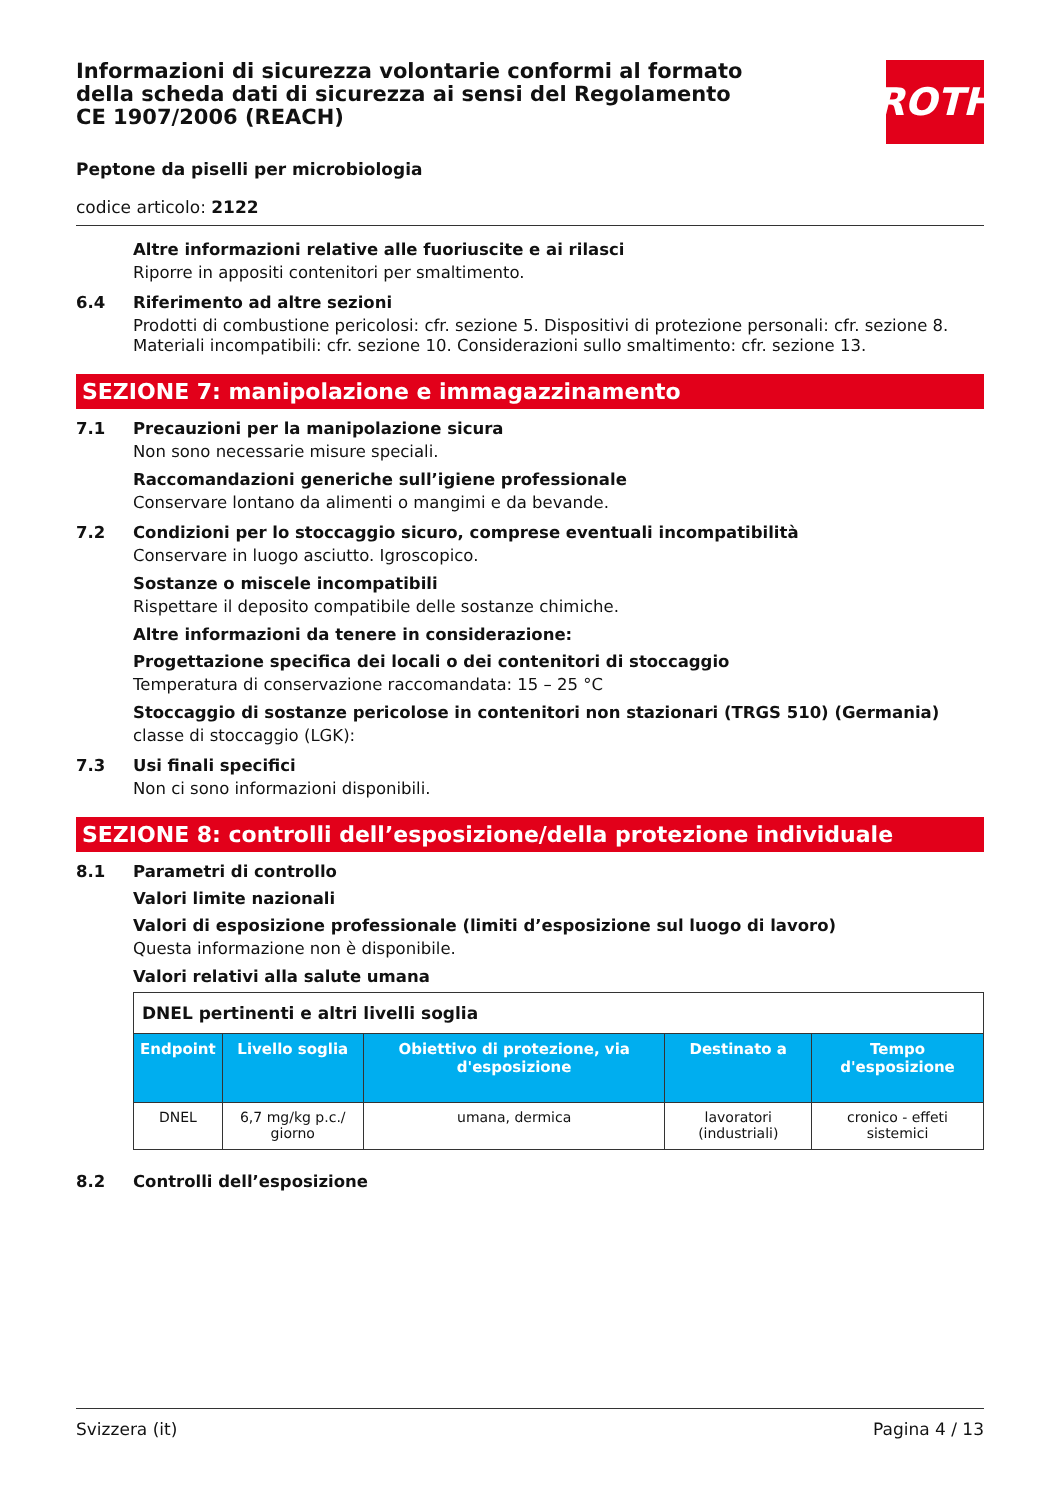ROTH
Informazioni di sicurezza volontarie conformi al formato della scheda dati di sicurezza ai sensi del Regolamento CE 1907/2006 (REACH)
Peptone da piselli per microbiologia
codice articolo: 2122
Altre informazioni relative alle fuoriuscite e ai rilasci
Riporre in appositi contenitori per smaltimento.
6.4 Riferimento ad altre sezioni
Prodotti di combustione pericolosi: cfr. sezione 5. Dispositivi di protezione personali: cfr. sezione 8. Materiali incompatibili: cfr. sezione 10. Considerazioni sullo smaltimento: cfr. sezione 13.
SEZIONE 7: manipolazione e immagazzinamento
7.1 Precauzioni per la manipolazione sicura
Non sono necessarie misure speciali.
Raccomandazioni generiche sull’igiene professionale
Conservare lontano da alimenti o mangimi e da bevande.
7.2 Condizioni per lo stoccaggio sicuro, comprese eventuali incompatibilità
Conservare in luogo asciutto. Igroscopico.
Sostanze o miscele incompatibili
Rispettare il deposito compatibile delle sostanze chimiche.
Altre informazioni da tenere in considerazione:
Progettazione specifica dei locali o dei contenitori di stoccaggio
Temperatura di conservazione raccomandata: 15 – 25 °C
Stoccaggio di sostanze pericolose in contenitori non stazionari (TRGS 510) (Germania)
classe di stoccaggio (LGK):
7.3 Usi finali specifici
Non ci sono informazioni disponibili.
SEZIONE 8: controlli dell’esposizione/della protezione individuale
8.1 Parametri di controllo
Valori limite nazionali
Valori di esposizione professionale (limiti d’esposizione sul luogo di lavoro)
Questa informazione non è disponibile.
Valori relativi alla salute umana
| DNEL pertinenti e altri livelli soglia | | | | |
| Endpoint | Livello soglia | Obiettivo di protezione, via d'esposizione | Destinato a | Tempo d'esposizione |
| DNEL | 6,7 mg/kg p.c./ giorno | umana, dermica | lavoratori (industriali) | cronico - effeti sistemici |
8.2 Controlli dell’esposizione
Svizzera (it) Pagina 4 / 13